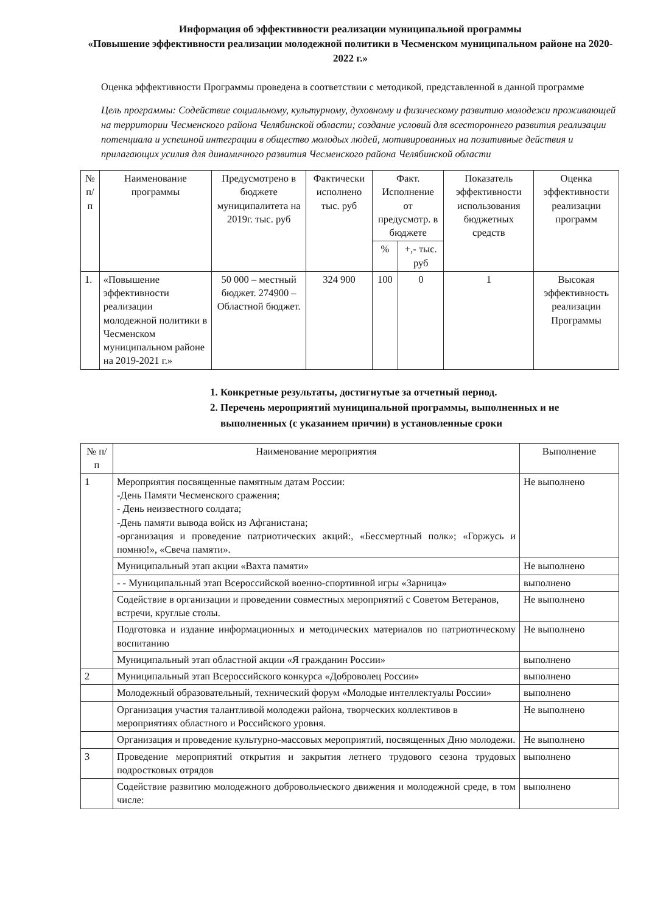Информация об эффективности реализации муниципальной программы
«Повышение эффективности реализации молодежной политики в Чесменском муниципальном районе на 2020-2022 г.»
Оценка эффективности Программы проведена в соответствии с методикой, представленной в данной программе
Цель программы: Содействие социальному, культурному, духовному и физическому развитию молодежи проживающей на территории Чесменского района Челябинской области; создание условий для всестороннего развития реализации потенциала и успешной интеграции в общество молодых людей, мотивированных на позитивные действия и прилагающих усилия для динамичного развития Чесменского района Челябинской области
| № п/п | Наименование программы | Предусмотрено в бюджете муниципалитета на 2019г. тыс. руб | Фактически исполнено тыс. руб | Факт. Исполнение от предусмотр. в бюджете | | Показатель эффективности использования бюджетных средств | Оценка эффективности реализации программ |
| --- | --- | --- | --- | --- | --- | --- | --- |
| | | | | % | +,- тыс. руб | | |
| 1. | «Повышение эффективности реализации молодежной политики в Чесменском муниципальном районе на 2019-2021 г.» | 50 000 – местный бюджет. 274900 – Областной бюджет. | 324 900 | 100 | 0 | 1 | Высокая эффективность реализации Программы |
1. Конкретные результаты, достигнутые за отчетный период.
2. Перечень мероприятий муниципальной программы, выполненных и не выполненных (с указанием причин) в установленные сроки
| № п/п | Наименование мероприятия | Выполнение |
| --- | --- | --- |
| 1 | Мероприятия посвященные памятным датам России: -День Памяти Чесменского сражения; - День неизвестного солдата; -День памяти вывода войск из Афганистана; -организация и проведение патриотических акций:, «Бессмертный полк»; «Горжусь и помню!», «Свеча памяти». | Не выполнено |
| | Муниципальный этап акции «Вахта памяти» | Не выполнено |
| | - - Муниципальный этап Всероссийской военно-спортивной игры «Зарница» | выполнено |
| | Содействие в организации и проведении совместных мероприятий с Советом Ветеранов, встречи, круглые столы. | Не выполнено |
| | Подготовка и издание информационных и методических материалов по патриотическому воспитанию | Не выполнено |
| | Муниципальный этап областной акции «Я гражданин России» | выполнено |
| 2 | Муниципальный этап Всероссийского конкурса «Доброволец России» | выполнено |
| | Молодежный образовательный, технический форум «Молодые интеллектуалы России» | выполнено |
| | Организация участия талантливой молодежи района, творческих коллективов в мероприятиях областного и Российского уровня. | Не выполнено |
| | Организация и проведение культурно-массовых мероприятий, посвященных Дню молодежи. | Не выполнено |
| 3 | Проведение мероприятий открытия и закрытия летнего трудового сезона трудовых подростковых отрядов | выполнено |
| | Содействие развитию молодежного добровольческого движения и молодежной среде, в том числе: | выполнено |